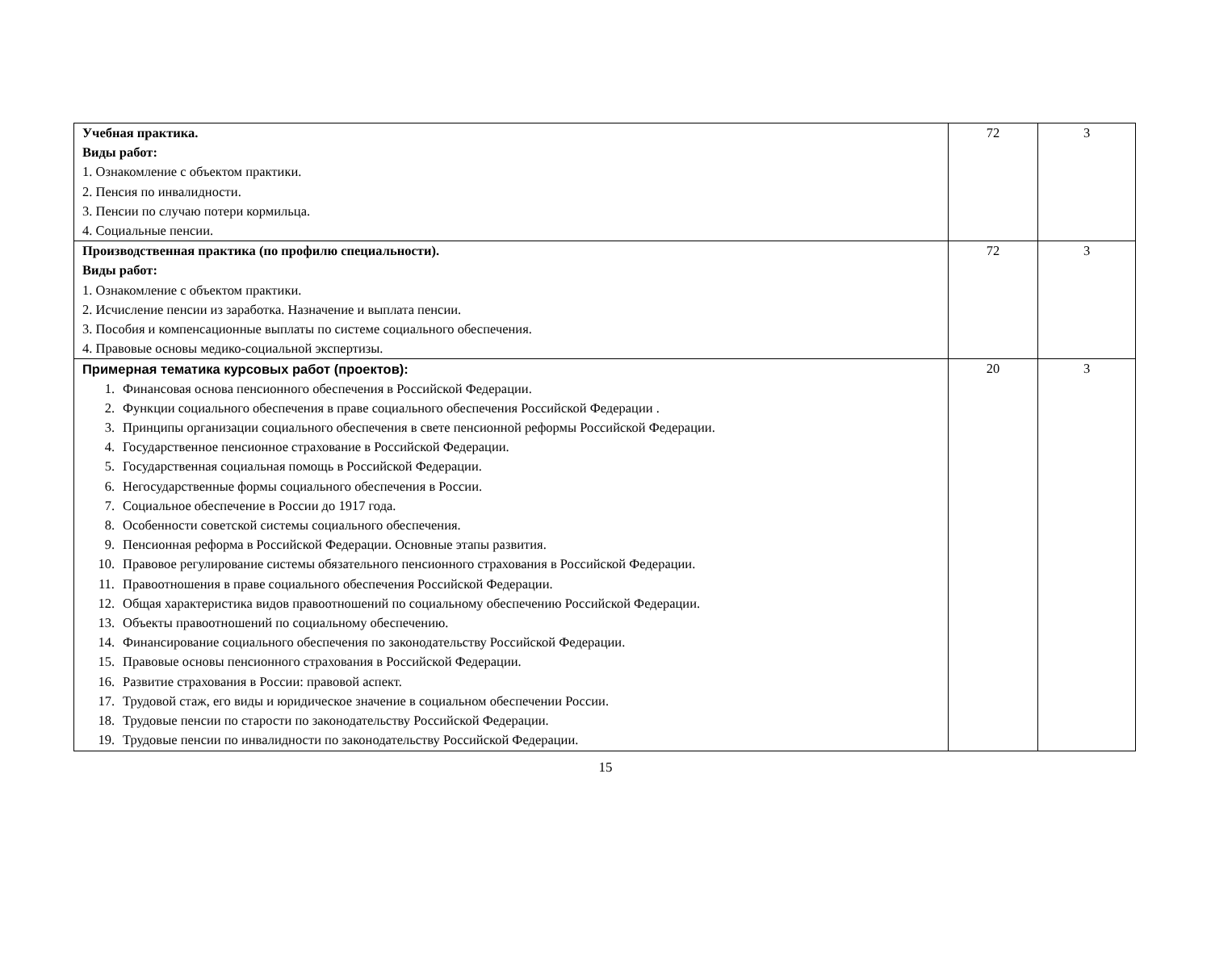| Учебная практика. Виды работ: 1. Ознакомление с объектом практики. 2. Пенсия по инвалидности. 3. Пенсии по случаю потери кормильца. 4. Социальные пенсии. | 72 | 3 |
| Производственная практика (по профилю специальности). Виды работ: 1. Ознакомление с объектом практики. 2. Исчисление пенсии из заработка. Назначение и выплата пенсии. 3. Пособия и компенсационные выплаты по системе социального обеспечения. 4. Правовые основы медико-социальной экспертизы. | 72 | 3 |
| Примерная тематика курсовых работ (проектов): 1. Финансовая основа пенсионного обеспечения в Российской Федерации. 2. Функции социального обеспечения в праве социального обеспечения Российской Федерации . 3. Принципы организации социального обеспечения в свете пенсионной реформы Российской Федерации. 4. Государственное пенсионное страхование в Российской Федерации. 5. Государственная социальная помощь в Российской Федерации. 6. Негосударственные формы социального обеспечения в России. 7. Социальное обеспечение в России до 1917 года. 8. Особенности советской системы социального обеспечения. 9. Пенсионная реформа в Российской Федерации. Основные этапы развития. 10. Правовое регулирование системы обязательного пенсионного страхования в Российской Федерации. 11. Правоотношения в праве социального обеспечения Российской Федерации. 12. Общая характеристика видов правоотношений по социальному обеспечению Российской Федерации. 13. Объекты правоотношений по социальному обеспечению. 14. Финансирование социального обеспечения по законодательству Российской Федерации. 15. Правовые основы пенсионного страхования в Российской Федерации. 16. Развитие страхования в России: правовой аспект. 17. Трудовой стаж, его виды и юридическое значение в социальном обеспечении России. 18. Трудовые пенсии по старости по законодательству Российской Федерации. 19. Трудовые пенсии по инвалидности по законодательству Российской Федерации. | 20 | 3 |
15